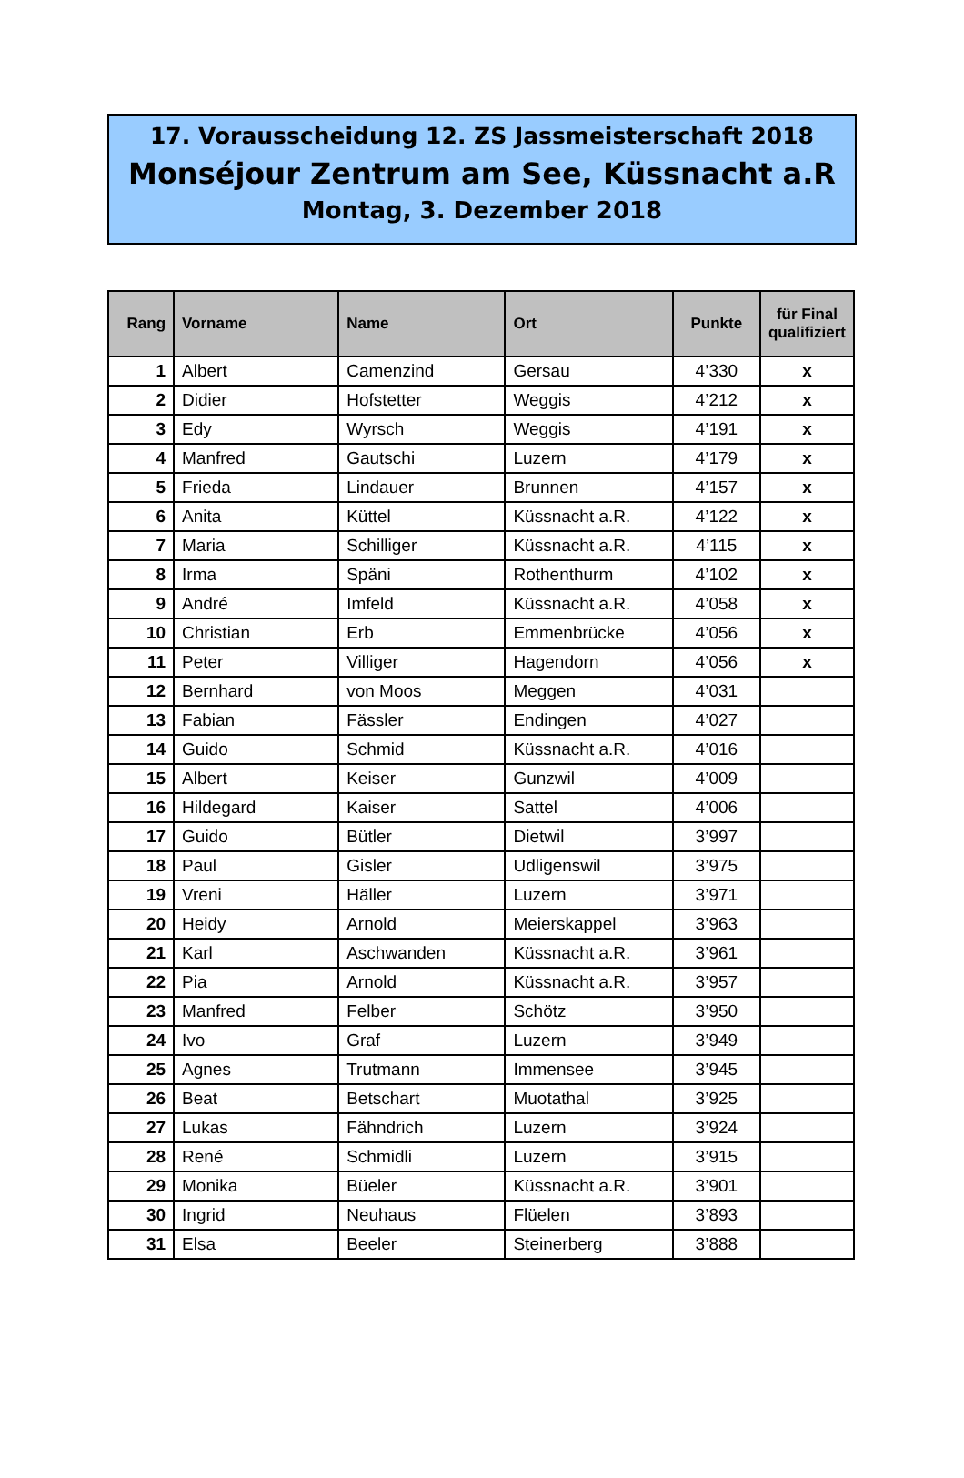17. Vorausscheidung 12. ZS Jassmeisterschaft 2018
Monséjour Zentrum am See, Küssnacht a.R
Montag, 3. Dezember 2018
| Rang | Vorname | Name | Ort | Punkte | für Final qualifiziert |
| --- | --- | --- | --- | --- | --- |
| 1 | Albert | Camenzind | Gersau | 4’330 | x |
| 2 | Didier | Hofstetter | Weggis | 4’212 | x |
| 3 | Edy | Wyrsch | Weggis | 4’191 | x |
| 4 | Manfred | Gautschi | Luzern | 4’179 | x |
| 5 | Frieda | Lindauer | Brunnen | 4’157 | x |
| 6 | Anita | Küttel | Küssnacht a.R. | 4’122 | x |
| 7 | Maria | Schilliger | Küssnacht a.R. | 4’115 | x |
| 8 | Irma | Späni | Rothenthurm | 4’102 | x |
| 9 | André | Imfeld | Küssnacht a.R. | 4’058 | x |
| 10 | Christian | Erb | Emmenbrücke | 4’056 | x |
| 11 | Peter | Villiger | Hagendorn | 4’056 | x |
| 12 | Bernhard | von Moos | Meggen | 4’031 | |
| 13 | Fabian | Fässler | Endingen | 4’027 | |
| 14 | Guido | Schmid | Küssnacht a.R. | 4’016 | |
| 15 | Albert | Keiser | Gunzwil | 4’009 | |
| 16 | Hildegard | Kaiser | Sattel | 4’006 | |
| 17 | Guido | Bütler | Dietwil | 3’997 | |
| 18 | Paul | Gisler | Udligenswil | 3’975 | |
| 19 | Vreni | Häller | Luzern | 3’971 | |
| 20 | Heidy | Arnold | Meierskappel | 3’963 | |
| 21 | Karl | Aschwanden | Küssnacht a.R. | 3’961 | |
| 22 | Pia | Arnold | Küssnacht a.R. | 3’957 | |
| 23 | Manfred | Felber | Schötz | 3’950 | |
| 24 | Ivo | Graf | Luzern | 3’949 | |
| 25 | Agnes | Trutmann | Immensee | 3’945 | |
| 26 | Beat | Betschart | Muotathal | 3’925 | |
| 27 | Lukas | Fähndrich | Luzern | 3’924 | |
| 28 | René | Schmidli | Luzern | 3’915 | |
| 29 | Monika | Büeler | Küssnacht a.R. | 3’901 | |
| 30 | Ingrid | Neuhaus | Flüelen | 3’893 | |
| 31 | Elsa | Beeler | Steinerberg | 3’888 | |